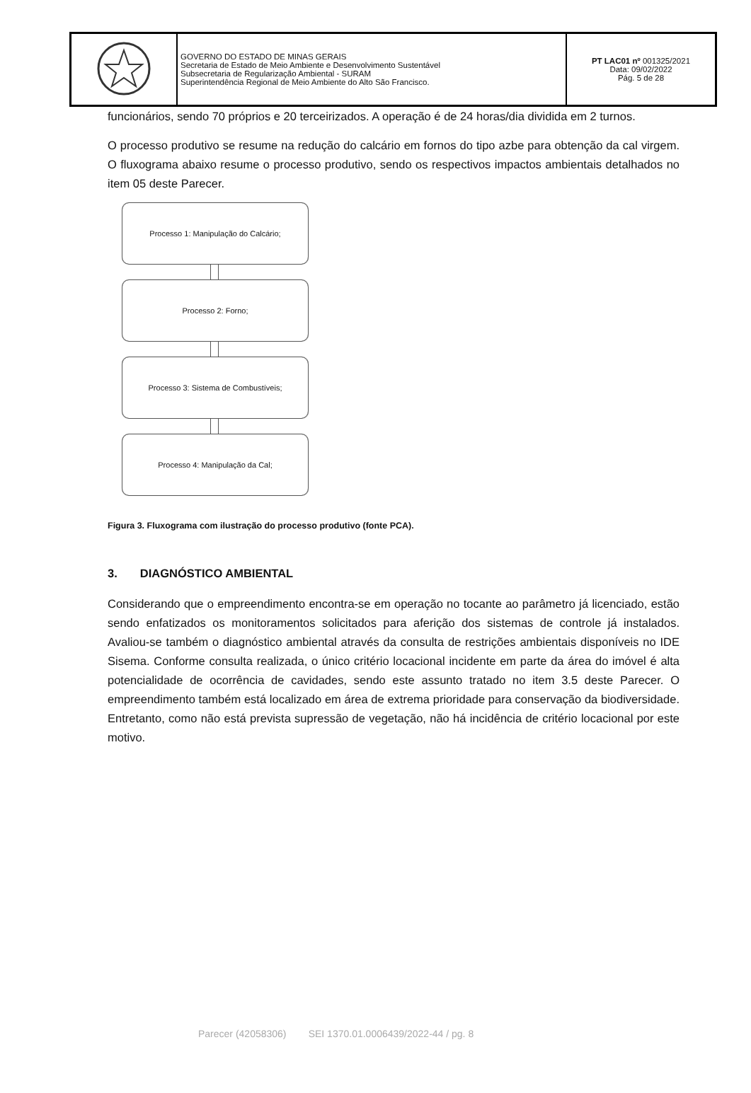| | GOVERNO DO ESTADO DE MINAS GERAIS Secretaria de Estado de Meio Ambiente e Desenvolvimento Sustentável Subsecretaria de Regularização Ambiental - SURAM Superintendência Regional de Meio Ambiente do Alto São Francisco. | PT LAC01 nº 001325/2021 Data: 09/02/2022 Pág. 5 de 28 |
funcionários, sendo 70 próprios e 20 terceirizados. A operação é de 24 horas/dia dividida em 2 turnos.
O processo produtivo se resume na redução do calcário em fornos do tipo azbe para obtenção da cal virgem. O fluxograma abaixo resume o processo produtivo, sendo os respectivos impactos ambientais detalhados no item 05 deste Parecer.
Processo 1: Manipulação do Calcário;
Processo 2: Forno;
Processo 3: Sistema de Combustíveis;
Processo 4: Manipulação da Cal;
Figura 3. Fluxograma com ilustração do processo produtivo (fonte PCA).
3. DIAGNÓSTICO AMBIENTAL
Considerando que o empreendimento encontra-se em operação no tocante ao parâmetro já licenciado, estão sendo enfatizados os monitoramentos solicitados para aferição dos sistemas de controle já instalados. Avaliou-se também o diagnóstico ambiental através da consulta de restrições ambientais disponíveis no IDE Sisema. Conforme consulta realizada, o único critério locacional incidente em parte da área do imóvel é alta potencialidade de ocorrência de cavidades, sendo este assunto tratado no item 3.5 deste Parecer. O empreendimento também está localizado em área de extrema prioridade para conservação da biodiversidade. Entretanto, como não está prevista supressão de vegetação, não há incidência de critério locacional por este motivo.
Parecer (42058306) SEI 1370.01.0006439/2022-44 / pg. 8